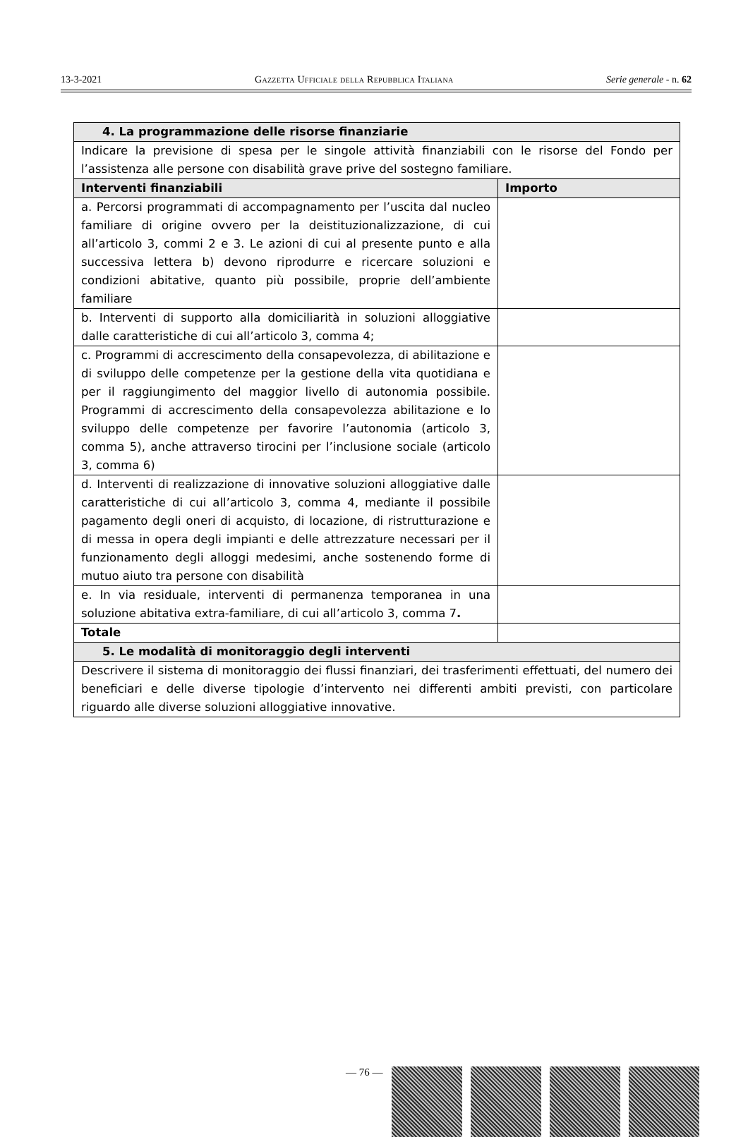13-3-2021 Gazzetta Ufficiale della Repubblica Italiana Serie generale - n. 62
| 4. La programmazione delle risorse finanziarie | |
| Indicare la previsione di spesa per le singole attività finanziabili con le risorse del Fondo per l’assistenza alle persone con disabilità grave prive del sostegno familiare. | |
| Interventi finanziabili | Importo |
| a. Percorsi programmati di accompagnamento per l’uscita dal nucleo familiare di origine ovvero per la deistituzionalizzazione, di cui all’articolo 3, commi 2 e 3. Le azioni di cui al presente punto e alla successiva lettera b) devono riprodurre e ricercare soluzioni e condizioni abitative, quanto più possibile, proprie dell’ambiente familiare | |
| b. Interventi di supporto alla domiciliarità in soluzioni alloggiative dalle caratteristiche di cui all’articolo 3, comma 4; | |
| c. Programmi di accrescimento della consapevolezza, di abilitazione e di sviluppo delle competenze per la gestione della vita quotidiana e per il raggiungimento del maggior livello di autonomia possibile. Programmi di accrescimento della consapevolezza abilitazione e lo sviluppo delle competenze per favorire l’autonomia (articolo 3, comma 5), anche attraverso tirocini per l’inclusione sociale (articolo 3, comma 6) | |
| d. Interventi di realizzazione di innovative soluzioni alloggiative dalle caratteristiche di cui all’articolo 3, comma 4, mediante il possibile pagamento degli oneri di acquisto, di locazione, di ristrutturazione e di messa in opera degli impianti e delle attrezzature necessari per il funzionamento degli alloggi medesimi, anche sostenendo forme di mutuo aiuto tra persone con disabilità | |
| e. In via residuale, interventi di permanenza temporanea in una soluzione abitativa extra-familiare, di cui all’articolo 3, comma 7 . | |
| Totale | |
| 5. Le modalità di monitoraggio degli interventi | |
| Descrivere il sistema di monitoraggio dei flussi finanziari, dei trasferimenti effettuati, del numero dei beneficiari e delle diverse tipologie d’intervento nei differenti ambiti previsti, con particolare riguardo alle diverse soluzioni alloggiative innovative. | |
— 76 —